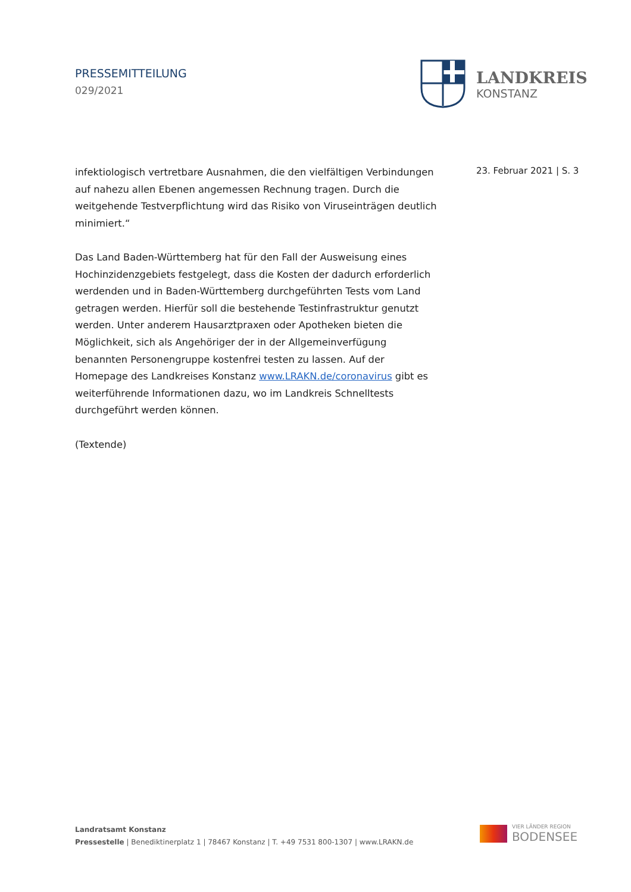PRESSEMITTEILUNG
029/2021
LANDKREIS
KONSTANZ
23. Februar 2021 | S. 3
infektiologisch vertretbare Ausnahmen, die den vielfältigen Verbindungen auf nahezu allen Ebenen angemessen Rechnung tragen. Durch die weitgehende Testverpflichtung wird das Risiko von Viruseinträgen deutlich minimiert.“
Das Land Baden-Württemberg hat für den Fall der Ausweisung eines Hochinzidenzgebiets festgelegt, dass die Kosten der dadurch erforderlich werdenden und in Baden-Württemberg durchgeführten Tests vom Land getragen werden. Hierfür soll die bestehende Testinfrastruktur genutzt werden. Unter anderem Hausarztpraxen oder Apotheken bieten die Möglichkeit, sich als Angehöriger der in der Allgemeinverfügung benannten Personengruppe kostenfrei testen zu lassen. Auf der Homepage des Landkreises Konstanz www.LRAKN.de/coronavirus gibt es weiterführende Informationen dazu, wo im Landkreis Schnelltests durchgeführt werden können.
(Textende)
Landratsamt Konstanz
Pressestelle | Benediktinerplatz 1 | 78467 Konstanz | T. +49 7531 800-1307 | www.LRAKN.de
VIER LÄNDER REGION
BODENSEE